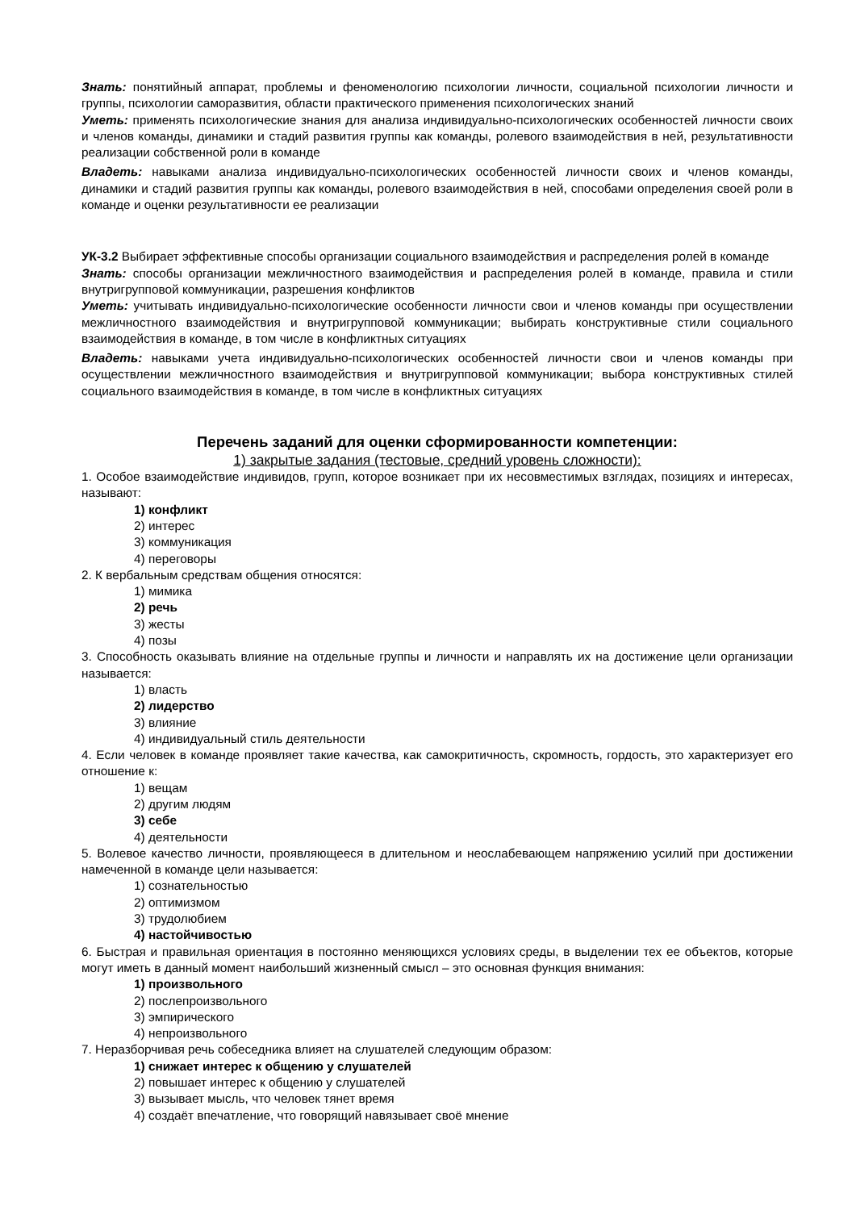Знать: понятийный аппарат, проблемы и феноменологию психологии личности, социальной психологии личности и группы, психологии саморазвития, области практического применения психологических знаний
Уметь: применять психологические знания для анализа индивидуально-психологических особенностей личности своих и членов команды, динамики и стадий развития группы как команды, ролевого взаимодействия в ней, результативности реализации собственной роли в команде
Владеть: навыками анализа индивидуально-психологических особенностей личности своих и членов команды, динамики и стадий развития группы как команды, ролевого взаимодействия в ней, способами определения своей роли в команде и оценки результативности ее реализации
УК-3.2 Выбирает эффективные способы организации социального взаимодействия и распределения ролей в команде
Знать: способы организации межличностного взаимодействия и распределения ролей в команде, правила и стили внутригрупповой коммуникации, разрешения конфликтов
Уметь: учитывать индивидуально-психологические особенности личности свои и членов команды при осуществлении межличностного взаимодействия и внутригрупповой коммуникации; выбирать конструктивные стили социального взаимодействия в команде, в том числе в конфликтных ситуациях
Владеть: навыками учета индивидуально-психологических особенностей личности свои и членов команды при осуществлении межличностного взаимодействия и внутригрупповой коммуникации; выбора конструктивных стилей социального взаимодействия в команде, в том числе в конфликтных ситуациях
Перечень заданий для оценки сформированности компетенции:
1) закрытые задания (тестовые, средний уровень сложности):
1. Особое взаимодействие индивидов, групп, которое возникает при их несовместимых взглядах, позициях и интересах, называют:
1) конфликт
2) интерес
3) коммуникация
4) переговоры
2. К вербальным средствам общения относятся:
1) мимика
2) речь
3) жесты
4) позы
3. Способность оказывать влияние на отдельные группы и личности и направлять их на достижение цели организации называется:
1) власть
2) лидерство
3) влияние
4) индивидуальный стиль деятельности
4. Если человек в команде проявляет такие качества, как самокритичность, скромность, гордость, это характеризует его отношение к:
1) вещам
2) другим людям
3) себе
4) деятельности
5. Волевое качество личности, проявляющееся в длительном и неослабевающем напряжению усилий при достижении намеченной в команде цели называется:
1) сознательностью
2) оптимизмом
3) трудолюбием
4) настойчивостью
6. Быстрая и правильная ориентация в постоянно меняющихся условиях среды, в выделении тех ее объектов, которые могут иметь в данный момент наибольший жизненный смысл – это основная функция внимания:
1) произвольного
2) послепроизвольного
3) эмпирического
4) непроизвольного
7. Неразборчивая речь собеседника влияет на слушателей следующим образом:
1) снижает интерес к общению у слушателей
2) повышает интерес к общению у слушателей
3) вызывает мысль, что человек тянет время
4) создаёт впечатление, что говорящий навязывает своё мнение